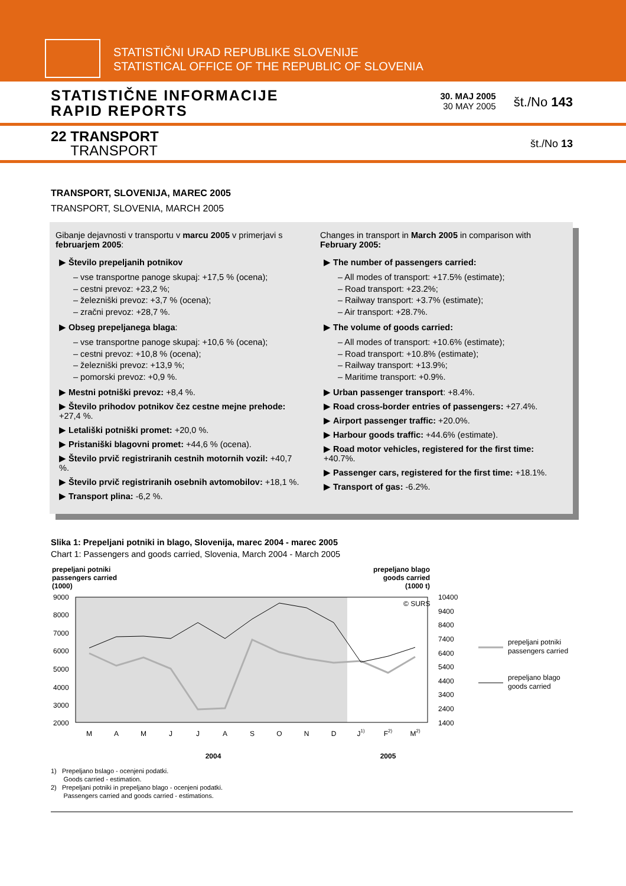STATISTIČNI URAD REPUBLIKE SLOVENIJE
STATISTICAL OFFICE OF THE REPUBLIC OF SLOVENIA
STATISTIČNE INFORMACIJE
RAPID REPORTS
30. MAJ 2005
30 MAY 2005
št./No 143
22 TRANSPORT
TRANSPORT
št./No 13
TRANSPORT, SLOVENIJA, MAREC 2005
TRANSPORT, SLOVENIA, MARCH 2005
Gibanje dejavnosti v transportu v marcu 2005 v primerjavi s februarjem 2005:
▶ Število prepeljanih potnikov
– vse transportne panoge skupaj: +17,5 % (ocena);
– cestni prevoz: +23,2 %;
– železniški prevoz: +3,7 % (ocena);
– zračni prevoz: +28,7 %.
▶ Obseg prepeljanega blaga:
– vse transportne panoge skupaj: +10,6 % (ocena);
– cestni prevoz: +10,8 % (ocena);
– železniški prevoz: +13,9 %;
– pomorski prevoz: +0,9 %.
▶ Mestni potniški prevoz: +8,4 %.
▶ Število prihodov potnikov čez cestne mejne prehode: +27,4 %.
▶ Letališki potniški promet: +20,0 %.
▶ Pristaniški blagovni promet: +44,6 % (ocena).
▶ Število prvič registriranih cestnih motornih vozil: +40,7 %.
▶ Število prvič registriranih osebnih avtomobilov: +18,1 %.
▶ Transport plina: -6,2 %.
Changes in transport in March 2005 in comparison with February 2005:
▶ The number of passengers carried:
– All modes of transport: +17.5% (estimate);
– Road transport: +23.2%;
– Railway transport: +3.7% (estimate);
– Air transport: +28.7%.
▶ The volume of goods carried:
– All modes of transport: +10.6% (estimate);
– Road transport: +10.8% (estimate);
– Railway transport: +13.9%;
– Maritime transport: +0.9%.
▶ Urban passenger transport: +8.4%.
▶ Road cross-border entries of passengers: +27.4%.
▶ Airport passenger traffic: +20.0%.
▶ Harbour goods traffic: +44.6% (estimate).
▶ Road motor vehicles, registered for the first time: +40.7%.
▶ Passenger cars, registered for the first time: +18.1%.
▶ Transport of gas: -6.2%.
Slika 1: Prepeljani potniki in blago, Slovenija, marec 2004 - marec 2005
Chart 1: Passengers and goods carried, Slovenia, March 2004 - March 2005
prepeljani potniki
passengers carried
(1000)
prepeljano blago
goods carried
(1000 t)
9000
8000
7000
6000
5000
4000
3000
2000
10400
9400
8400
7400
6400
5400
4400
3400
2400
1400
© SURS
M
A
M
J
J
A
S
O
N
D
J1)
F2)
M2)
2004
2005
prepeljani potniki
passengers carried
prepeljano blago
goods carried
1) Prepeljano bslago - ocenjeni podatki.
Goods carried - estimation.
2) Prepeljani potniki in prepeljano blago - ocenjeni podatki.
Passengers carried and goods carried - estimations.